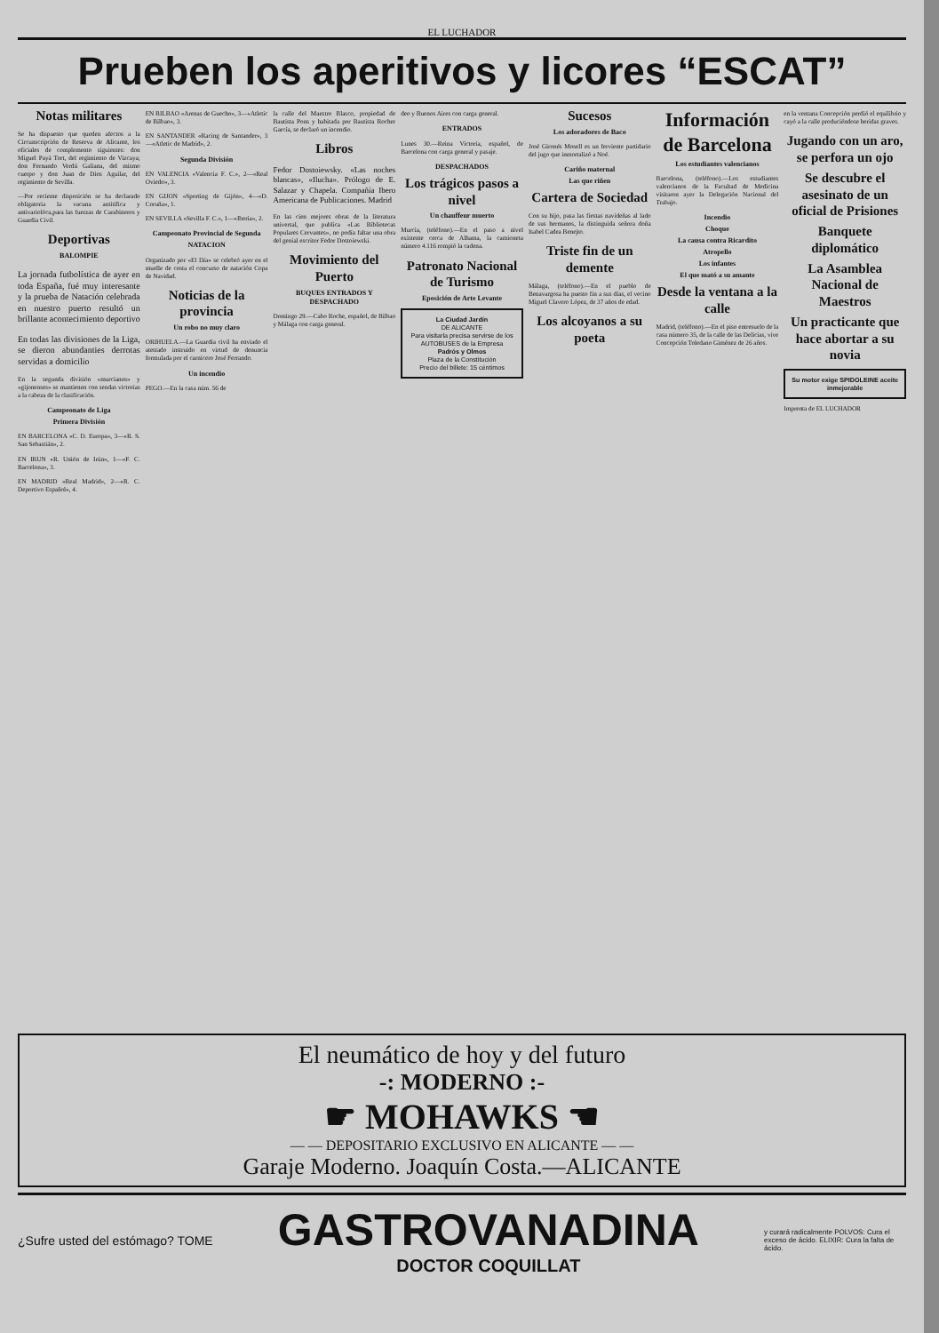EL LUCHADOR
Prueben los aperitivos y licores “ESCAT”
Notas militares
Se ha dispuesto que queden afectos a la Circunscripción de Reserva de Alicante, los oficiales de complemento siguientes: don Miguel Payá Tort, del regimiento de Vizcaya; don Fernando Verdú Galiana, del mismo cuerpo y don Juan de Dios Aguilar, del regimiento de Sevilla.
—Por reciente disposición se ha declarado obligatoria la vacuna antitífica y antivariolóca,para las fuerzas de Carabineros y Guardia Civil.
Deportivas
BALOMPIE
La jornada futbolística de ayer en toda España, fué muy interesante y la prueba de Natación celebrada en nuestro puerto resultó un brillante acontecimiento deportivo
En todas las divisiones de la Liga, se dieron abundanties derrotas servidas a domicilio
En la segunda división «murcianos» y «gijonenses» se mantienen con sendas victorias a la cabeza de la clasificación.
Campeonato de Liga
Primera División
EN BARCELONA «C. D. Europa», 3—«R. S. San Sebastián», 2.
EN IRUN «R. Unión de Irún», 1—«F. C. Barcelona», 3.
EN MADRID «Real Madrid», 2—«R. C. Deportivo Español», 4.
EN BILBAO «Arenas de Guecho», 3—«Atletic de Bilbao», 3.
EN SANTANDER «Racing de Santander», 3—«Atletic de Madrid», 2.
Segunda División
EN VALENCIA «Valencia F. C.», 2—«Real Oviedo», 3.
EN GIJON «Sporting de Gijón», 4—«D. Coruña», 1.
EN SEVILLA «Sevilla F. C.», 1—«Iberia», 2.
Campeonato Provincial de Segunda
NATACION
Organizado por «El Día» se celebró ayer en el muelle de costa el concurso de natación Copa de Navidad.
Noticias de la provincia
Un robo no muy claro
ORIHUELA.—La Guardia civil ha enviado el atestado instruido en virtud de denuncia formulada por el carnicero José Ferrando.
Un incendio
PEGO.—En la casa núm. 56 de
la calle del Maestro Blasco, propiedad de Bautista Pons y habitada por Bautista Rocher García, se declaró un incendio.
Libros
Fedor Dostoiewsky. «Las noches blancas», «Ilucha». Prólogo de E. Salazar y Chapela. Compañía Ibero Americana de Publicaciones. Madrid
En las cien mejores obras de la literatura universal, que publica «Las Bibliotecas Populares Cervantes», no podía faltar una obra del genial escritor Fedor Dostoiewski.
Movimiento del Puerto
BUQUES ENTRADOS Y DESPACHADO
Domingo 29.—Cabo Roche, español, de Bilbao y Málaga con carga general.
deo y Buenos Aires con carga general.
ENTRADOS
Lunes 30.—Reina Victoria, español, de Barcelona con carga general y pasaje.
DESPACHADOS
Los trágicos pasos a nivel
Un chauffeur muerto
Murcia, (teléfono).—En el paso a nivel existente cerca de Alhama, la camioneta número 4.116 rompió la cadena.
Patronato Nacional de Turismo
Eposición de Arte Levante
La Ciudad Jardín
DE ALICANTE
Para visitarla precisa servirse de los AUTOBUSES de la Empresa
Padrós y Olmos
Plaza de la Constitución
Precio del billete: 15 céntimos
Sucesos
Los adoradores de Baco
José Gironés Mosell es un ferviente partidario del jugo que inmortalizó a Noé.
Cariño maternal
Las que riñen
Cartera de Sociedad
Con su hijo, pasa las fiestas navideñas al lado de sus hermanos, la distinguida señora doña Isabel Cadea Benejto.
Triste fin de un demente
Málaga, (teléfono).—En el pueblo de Benavargosa ha puesto fin a sus días, el vecino Miguel Clavero López, de 37 años de edad.
Los alcoyanos a su poeta
Información de Barcelona
Los estudiantes valencianos
Barcelona, (teléfono).—Los estudiantes valencianos de la Facultad de Medicina visitaron ayer la Delegación Nacional del Trabajo.
Incendio
Choque
La causa contra Ricardito
Atropello
Los infantes
El que mató a su amante
Desde la ventana a la calle
Madrid, (teléfono).—En el piso entresuelo de la casa número 35, de la calle de las Delicias, vive Concepción Toledano Giménez de 26 años.
en la ventana Concepción perdió el equilibrio y cayó a la calle produciéndose heridas graves.
Jugando con un aro, se perfora un ojo
Se descubre el asesinato de un oficial de Prisiones
Banquete diplomático
La Asamblea Nacional de Maestros
Un practicante que hace abortar a su novia
Su motor exige SPIDOLEINE aceite inmejorable
Imprenta de EL LUCHADOR
El neumático de hoy y del futuro
-: MODERNO :-
☛ MOHAWKS ☚
— — DEPOSITARIO EXCLUSIVO EN ALICANTE — —
Garaje Moderno. Joaquín Costa.—ALICANTE
¿Sufre usted del estómago? TOME
GASTROVANADINA
DOCTOR COQUILLAT
y curará radicalmente POLVOS: Cura el exceso de ácido. ELIXIR: Cura la falta de ácido.